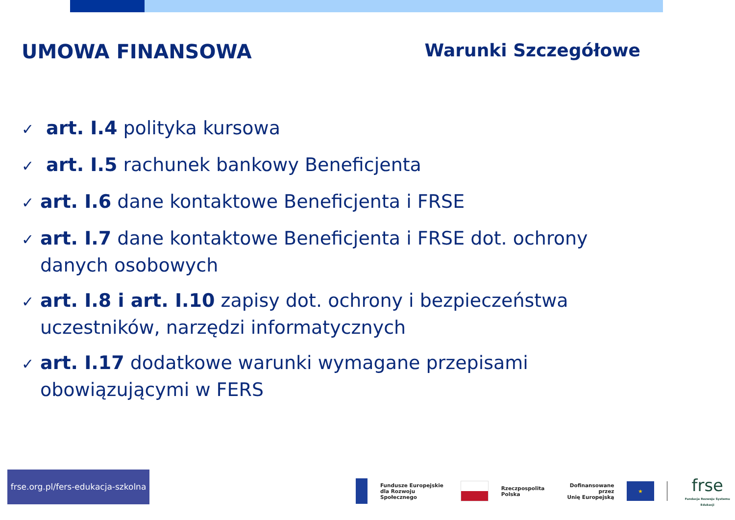UMOWA FINANSOWA Warunki Szczegółowe
✓ art. I.4 polityka kursowa
✓ art. I.5 rachunek bankowy Beneficjenta
✓ art. I.6 dane kontaktowe Beneficjenta i FRSE
✓ art. I.7 dane kontaktowe Beneficjenta i FRSE dot. ochrony danych osobowych
✓ art. I.8 i art. I.10 zapisy dot. ochrony i bezpieczeństwa uczestników, narzędzi informatycznych
✓ art. I.17 dodatkowe warunki wymagane przepisami obowiązującymi w FERS
frse.org.pl/fers-edukacja-szkolna
Fundusze Europejskie
dla Rozwoju Społecznego
Rzeczpospolita
Polska
Dofinansowane przez
Unię Europejską
★
frse
Fundacja Rozwoju Systemu Edukacji